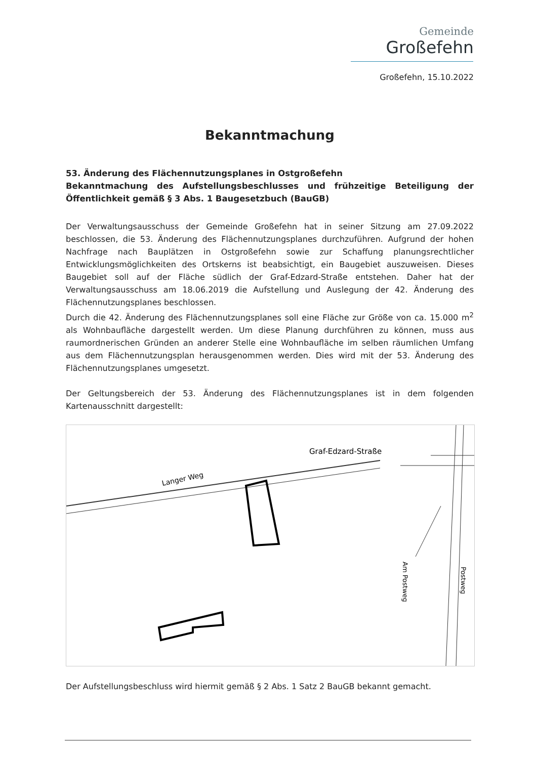Gemeinde
Großefehn
Großefehn, 15.10.2022
Bekanntmachung
53. Änderung des Flächennutzungsplanes in Ostgroßefehn
Bekanntmachung des Aufstellungsbeschlusses und frühzeitige Beteiligung der Öffentlichkeit gemäß § 3 Abs. 1 Baugesetzbuch (BauGB)
Der Verwaltungsausschuss der Gemeinde Großefehn hat in seiner Sitzung am 27.09.2022 beschlossen, die 53. Änderung des Flächennutzungsplanes durchzuführen. Aufgrund der hohen Nachfrage nach Bauplätzen in Ostgroßefehn sowie zur Schaffung planungsrechtlicher Entwicklungsmöglichkeiten des Ortskerns ist beabsichtigt, ein Baugebiet auszuweisen. Dieses Baugebiet soll auf der Fläche südlich der Graf-Edzard-Straße entstehen. Daher hat der Verwaltungsausschuss am 18.06.2019 die Aufstellung und Auslegung der 42. Änderung des Flächennutzungsplanes beschlossen.
Durch die 42. Änderung des Flächennutzungsplanes soll eine Fläche zur Größe von ca. 15.000 m<sup>2</sup> als Wohnbaufläche dargestellt werden. Um diese Planung durchführen zu können, muss aus raumordnerischen Gründen an anderer Stelle eine Wohnbaufläche im selben räumlichen Umfang aus dem Flächennutzungsplan herausgenommen werden. Dies wird mit der 53. Änderung des Flächennutzungsplanes umgesetzt.
Der Geltungsbereich der 53. Änderung des Flächennutzungsplanes ist in dem folgenden Kartenausschnitt dargestellt:
Langer Weg
Graf-Edzard-Straße
Am Postweg
Postweg
Der Aufstellungsbeschluss wird hiermit gemäß § 2 Abs. 1 Satz 2 BauGB bekannt gemacht.